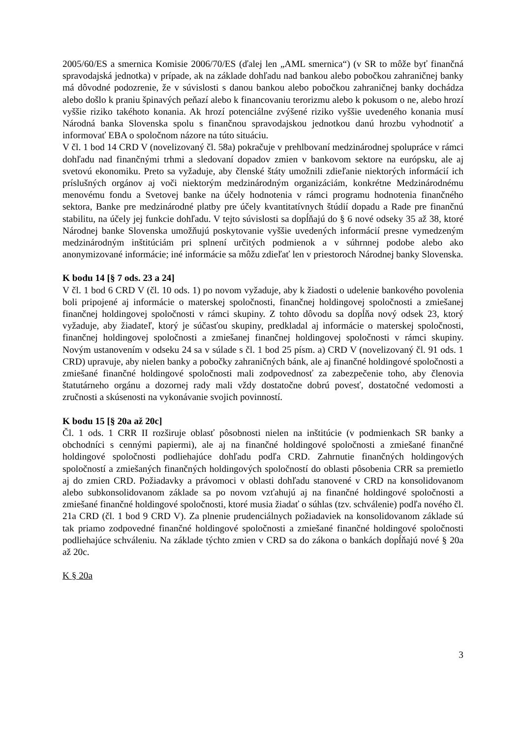2005/60/ES a smernica Komisie 2006/70/ES (ďalej len „AML smernica“) (v SR to môže byť finančná spravodajská jednotka) v prípade, ak na základe dohľadu nad bankou alebo pobočkou zahraničnej banky má dôvodné podozrenie, že v súvislosti s danou bankou alebo pobočkou zahraničnej banky dochádza alebo došlo k praniu špinavých peňazí alebo k financovaniu terorizmu alebo k pokusom o ne, alebo hrozí vyššie riziko takéhoto konania. Ak hrozí potenciálne zvýšené riziko vyššie uvedeného konania musí Národná banka Slovenska spolu s finančnou spravodajskou jednotkou danú hrozbu vyhodnotiť a informovať EBA o spoločnom názore na túto situáciu.
V čl. 1 bod 14 CRD V (novelizovaný čl. 58a) pokračuje v prehlbovaní medzinárodnej spolupráce v rámci dohľadu nad finančnými trhmi a sledovaní dopadov zmien v bankovom sektore na európsku, ale aj svetovú ekonomiku. Preto sa vyžaduje, aby členské štáty umožnili zdieľanie niektorých informácií ich príslušných orgánov aj voči niektorým medzinárodným organizáciám, konkrétne Medzinárodnému menovému fondu a Svetovej banke na účely hodnotenia v rámci programu hodnotenia finančného sektora, Banke pre medzinárodné platby pre účely kvantitatívnych štúdií dopadu a Rade pre finančnú stabilitu, na účely jej funkcie dohľadu. V tejto súvislosti sa dopĺňajú do § 6 nové odseky 35 až 38, ktoré Národnej banke Slovenska umožňujú poskytovanie vyššie uvedených informácií presne vymedzeným medzinárodným inštitúciám pri splnení určitých podmienok a v súhrnnej podobe alebo ako anonymizované informácie; iné informácie sa môžu zdieľať len v priestoroch Národnej banky Slovenska.
K bodu 14 [§ 7 ods. 23 a 24]
V čl. 1 bod 6 CRD V (čl. 10 ods. 1) po novom vyžaduje, aby k žiadosti o udelenie bankového povolenia boli pripojené aj informácie o materskej spoločnosti, finančnej holdingovej spoločnosti a zmiešanej finančnej holdingovej spoločnosti v rámci skupiny. Z tohto dôvodu sa dopĺňa nový odsek 23, ktorý vyžaduje, aby žiadateľ, ktorý je súčasťou skupiny, predkladal aj informácie o materskej spoločnosti, finančnej holdingovej spoločnosti a zmiešanej finančnej holdingovej spoločnosti v rámci skupiny. Novým ustanovením v odseku 24 sa v súlade s čl. 1 bod 25 písm. a) CRD V (novelizovaný čl. 91 ods. 1 CRD) upravuje, aby nielen banky a pobočky zahraničných bánk, ale aj finančné holdingové spoločnosti a zmiešané finančné holdingové spoločnosti mali zodpovednosť za zabezpečenie toho, aby členovia štatutárneho orgánu a dozornej rady mali vždy dostatočne dobrú povesť, dostatočné vedomosti a zručnosti a skúsenosti na vykonávanie svojich povinností.
K bodu 15 [§ 20a až 20c]
Čl. 1 ods. 1 CRR II rozširuje oblasť pôsobnosti nielen na inštitúcie (v podmienkach SR banky a obchodníci s cennými papiermi), ale aj na finančné holdingové spoločnosti a zmiešané finančné holdingové spoločnosti podliehajúce dohľadu podľa CRD. Zahrnutie finančných holdingových spoločností a zmiešaných finančných holdingových spoločností do oblasti pôsobenia CRR sa premietlo aj do zmien CRD. Požiadavky a právomoci v oblasti dohľadu stanovené v CRD na konsolidovanom alebo subkonsolidovanom základe sa po novom vzťahujú aj na finančné holdingové spoločnosti a zmiešané finančné holdingové spoločnosti, ktoré musia žiadať o súhlas (tzv. schválenie) podľa nového čl. 21a CRD (čl. 1 bod 9 CRD V). Za plnenie prudenciálnych požiadaviek na konsolidovanom základe sú tak priamo zodpovedné finančné holdingové spoločnosti a zmiešané finančné holdingové spoločnosti podliehajúce schváleniu. Na základe týchto zmien v CRD sa do zákona o bankách dopĺňajú nové § 20a až 20c.
K § 20a
3